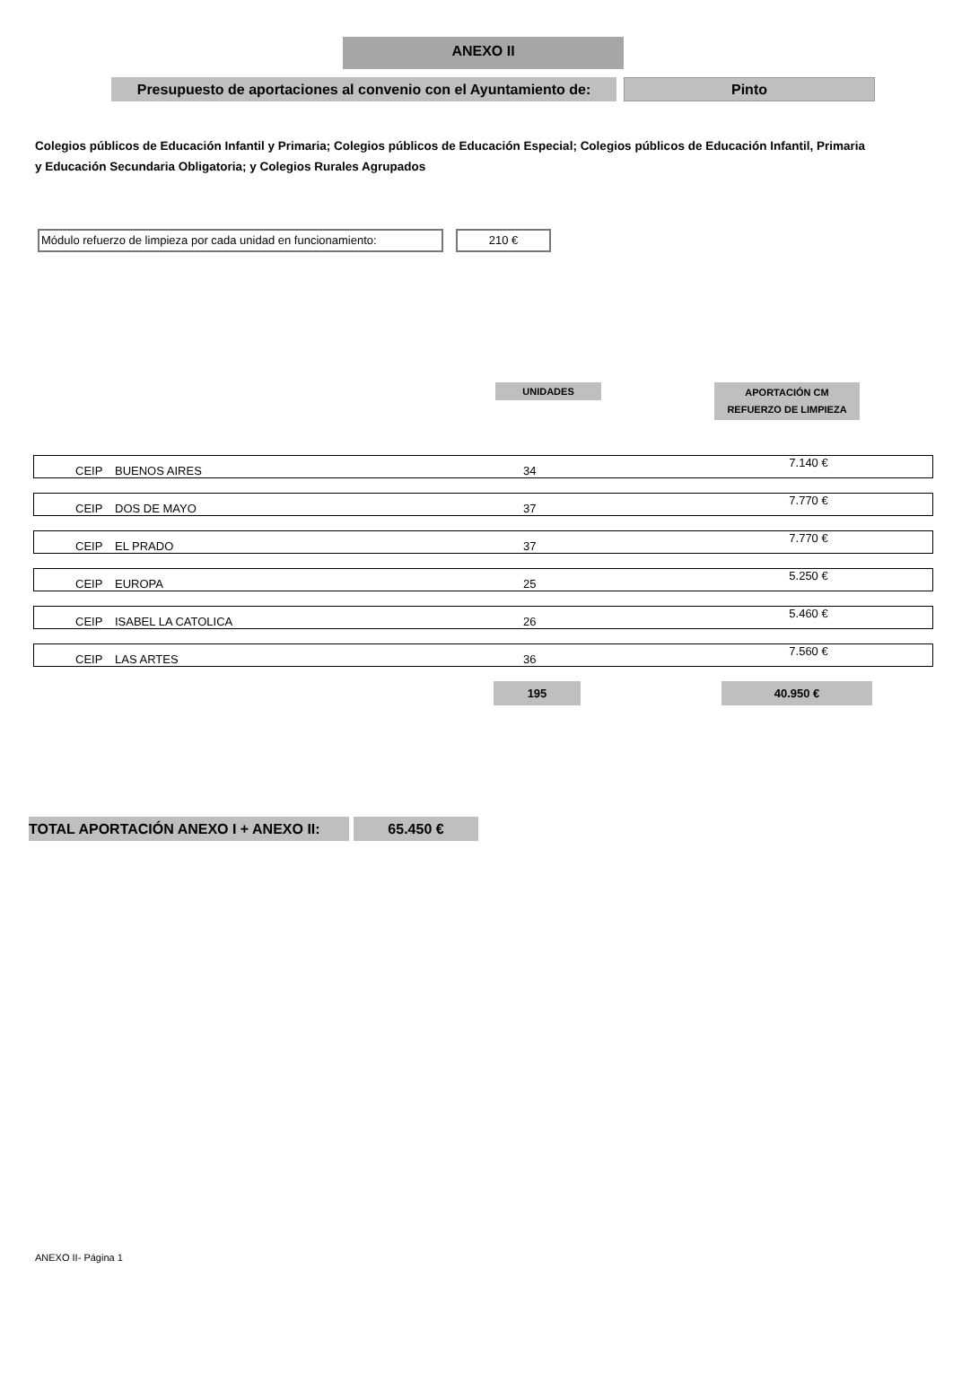ANEXO II
Presupuesto de aportaciones al convenio con el Ayuntamiento de:
Pinto
Colegios públicos de Educación Infantil y Primaria; Colegios públicos de Educación Especial; Colegios públicos de Educación Infantil, Primaria y Educación Secundaria Obligatoria; y Colegios Rurales Agrupados
Módulo refuerzo de limpieza por cada unidad en funcionamiento:
210 €
UNIDADES APORTACIÓN CM
REFUERZO DE LIMPIEZA
| CEIP | BUENOS AIRES | 34 | 7.140 € |
| CEIP | DOS DE MAYO | 37 | 7.770 € |
| CEIP | EL PRADO | 37 | 7.770 € |
| CEIP | EUROPA | 25 | 5.250 € |
| CEIP | ISABEL LA CATOLICA | 26 | 5.460 € |
| CEIP | LAS ARTES | 36 | 7.560 € |
| | | 195 | 40.950 € |
TOTAL APORTACIÓN ANEXO I + ANEXO II: 65.450 €
ANEXO II- Página 1